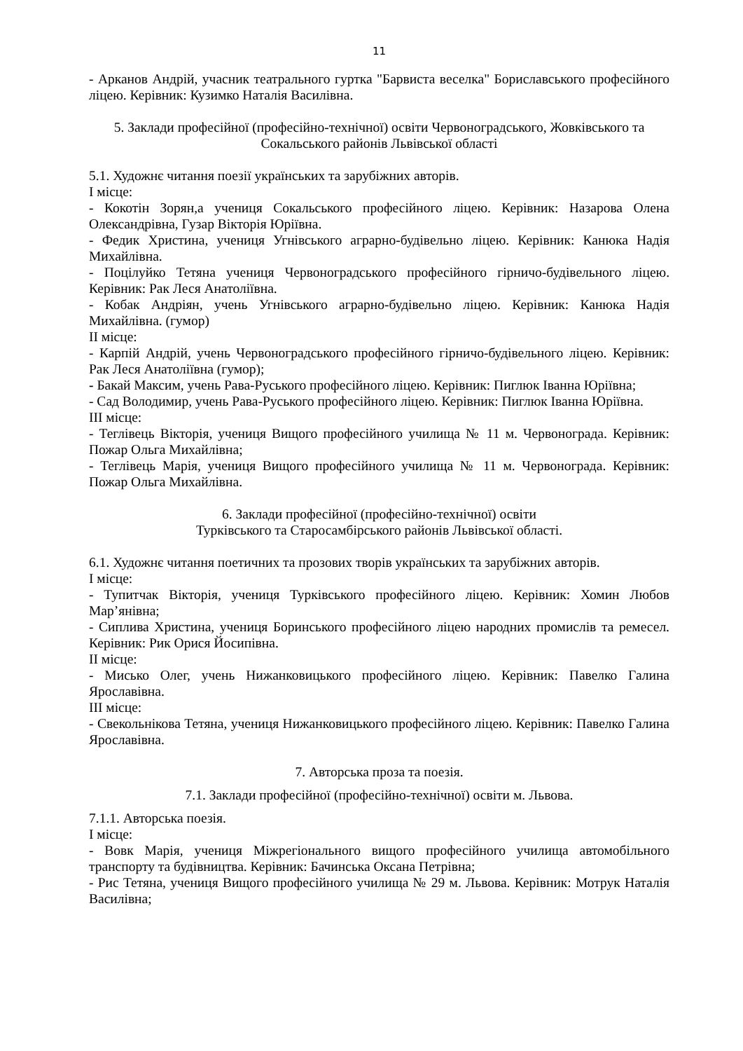11
- Арканов Андрій, учасник театрального гуртка "Барвиста веселка" Бориславського професійного ліцею. Керівник: Кузимко Наталія Василівна.
5. Заклади професійної (професійно-технічної) освіти Червоноградського, Жовківського та Сокальського районів Львівської області
5.1. Художнє читання поезії українських та зарубіжних авторів.
I місце:
- Кокотін Зорян,а учениця Сокальського професійного ліцею. Керівник: Назарова Олена Олександрівна, Гузар Вікторія Юріївна.
- Федик Христина, учениця Угнівського аграрно-будівельно ліцею. Керівник: Канюка Надія Михайлівна.
- Поцілуйко Тетяна учениця Червоноградського професійного гірничо-будівельного ліцею. Керівник: Рак Леся Анатоліївна.
- Кобак Андріян, учень Угнівського аграрно-будівельно ліцею. Керівник: Канюка Надія Михайлівна. (гумор)
II місце:
- Карпій Андрій, учень Червоноградського професійного гірничо-будівельного ліцею. Керівник: Рак Леся Анатоліївна (гумор);
- Бакай Максим, учень Рава-Руського професійного ліцею. Керівник: Пиглюк Іванна Юріївна;
- Сад Володимир, учень Рава-Руського професійного ліцею. Керівник: Пиглюк Іванна Юріївна.
III місце:
- Теглівець Вікторія, учениця Вищого професійного училища № 11 м. Червонограда. Керівник: Пожар Ольга Михайлівна;
- Теглівець Марія, учениця Вищого професійного училища № 11 м. Червонограда. Керівник: Пожар Ольга Михайлівна.
6. Заклади професійної (професійно-технічної) освіти
Турківського та Старосамбірського районів Львівської області.
6.1. Художнє читання поетичних та прозових творів українських та зарубіжних авторів.
I місце:
- Тупитчак Вікторія, учениця Турківського професійного ліцею. Керівник: Хомин Любов Мар’янівна;
- Сиплива Христина, учениця Боринського професійного ліцею народних промислів та ремесел. Керівник: Рик Орися Йосипівна.
II місце:
- Мисько Олег, учень Нижанковицького професійного ліцею. Керівник: Павелко Галина Ярославівна.
III місце:
- Свекольнікова Тетяна, учениця Нижанковицького професійного ліцею. Керівник: Павелко Галина Ярославівна.
7. Авторська проза та поезія.
7.1. Заклади професійної (професійно-технічної) освіти м. Львова.
7.1.1. Авторська поезія.
I місце:
- Вовк Марія, учениця Міжрегіонального вищого професійного училища автомобільного транспорту та будівництва. Керівник: Бачинська Оксана Петрівна;
- Рис Тетяна, учениця Вищого професійного училища № 29 м. Львова. Керівник: Мотрук Наталія Василівна;